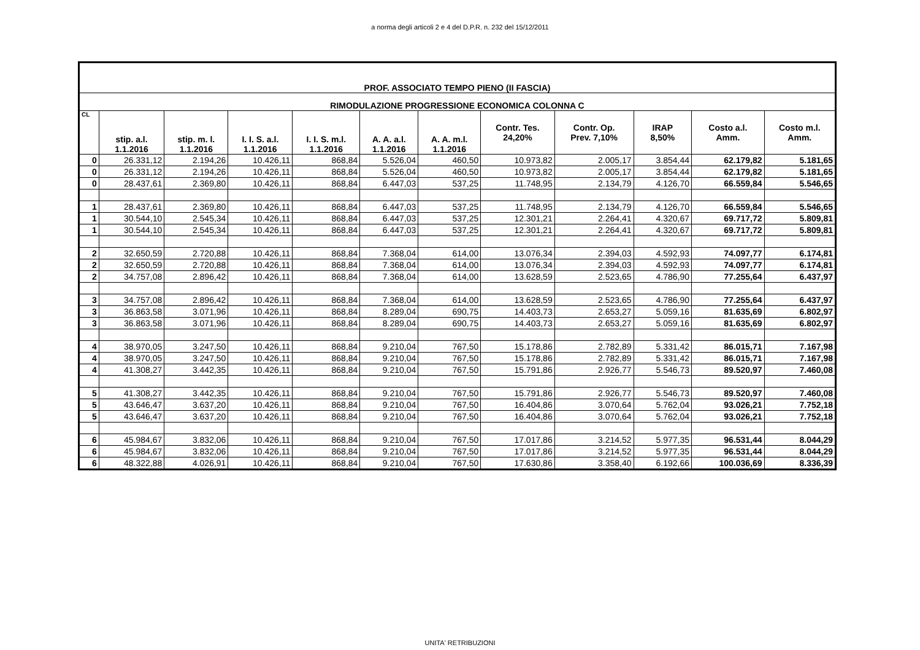a norma degli articoli 2 e 4 del D.P.R. n. 232 del 15/12/2011
| PROF. ASSOCIATO TEMPO PIENO (II FASCIA) | | | | | | | | | | | |
| --- | --- | --- | --- | --- | --- | --- | --- | --- | --- | --- | --- |
| RIMODULAZIONE PROGRESSIONE ECONOMICA COLONNA C | | | | | | | | | | | |
| CL | stip. a.l. 1.1.2016 | stip. m. l. 1.1.2016 | I. I. S. a.l. 1.1.2016 | I. I. S. m.l. 1.1.2016 | A. A. a.l. 1.1.2016 | A. A. m.l. 1.1.2016 | Contr. Tes. 24,20% | Contr. Op. Prev. 7,10% | IRAP 8,50% | Costo a.l. Amm. | Costo m.l. Amm. |
| 0 | 26.331,12 | 2.194,26 | 10.426,11 | 868,84 | 5.526,04 | 460,50 | 10.973,82 | 2.005,17 | 3.854,44 | 62.179,82 | 5.181,65 |
| 0 | 26.331,12 | 2.194,26 | 10.426,11 | 868,84 | 5.526,04 | 460,50 | 10.973,82 | 2.005,17 | 3.854,44 | 62.179,82 | 5.181,65 |
| 0 | 28.437,61 | 2.369,80 | 10.426,11 | 868,84 | 6.447,03 | 537,25 | 11.748,95 | 2.134,79 | 4.126,70 | 66.559,84 | 5.546,65 |
| 1 | 28.437,61 | 2.369,80 | 10.426,11 | 868,84 | 6.447,03 | 537,25 | 11.748,95 | 2.134,79 | 4.126,70 | 66.559,84 | 5.546,65 |
| 1 | 30.544,10 | 2.545,34 | 10.426,11 | 868,84 | 6.447,03 | 537,25 | 12.301,21 | 2.264,41 | 4.320,67 | 69.717,72 | 5.809,81 |
| 1 | 30.544,10 | 2.545,34 | 10.426,11 | 868,84 | 6.447,03 | 537,25 | 12.301,21 | 2.264,41 | 4.320,67 | 69.717,72 | 5.809,81 |
| 2 | 32.650,59 | 2.720,88 | 10.426,11 | 868,84 | 7.368,04 | 614,00 | 13.076,34 | 2.394,03 | 4.592,93 | 74.097,77 | 6.174,81 |
| 2 | 32.650,59 | 2.720,88 | 10.426,11 | 868,84 | 7.368,04 | 614,00 | 13.076,34 | 2.394,03 | 4.592,93 | 74.097,77 | 6.174,81 |
| 2 | 34.757,08 | 2.896,42 | 10.426,11 | 868,84 | 7.368,04 | 614,00 | 13.628,59 | 2.523,65 | 4.786,90 | 77.255,64 | 6.437,97 |
| 3 | 34.757,08 | 2.896,42 | 10.426,11 | 868,84 | 7.368,04 | 614,00 | 13.628,59 | 2.523,65 | 4.786,90 | 77.255,64 | 6.437,97 |
| 3 | 36.863,58 | 3.071,96 | 10.426,11 | 868,84 | 8.289,04 | 690,75 | 14.403,73 | 2.653,27 | 5.059,16 | 81.635,69 | 6.802,97 |
| 3 | 36.863,58 | 3.071,96 | 10.426,11 | 868,84 | 8.289,04 | 690,75 | 14.403,73 | 2.653,27 | 5.059,16 | 81.635,69 | 6.802,97 |
| 4 | 38.970,05 | 3.247,50 | 10.426,11 | 868,84 | 9.210,04 | 767,50 | 15.178,86 | 2.782,89 | 5.331,42 | 86.015,71 | 7.167,98 |
| 4 | 38.970,05 | 3.247,50 | 10.426,11 | 868,84 | 9.210,04 | 767,50 | 15.178,86 | 2.782,89 | 5.331,42 | 86.015,71 | 7.167,98 |
| 4 | 41.308,27 | 3.442,35 | 10.426,11 | 868,84 | 9.210,04 | 767,50 | 15.791,86 | 2.926,77 | 5.546,73 | 89.520,97 | 7.460,08 |
| 5 | 41.308,27 | 3.442,35 | 10.426,11 | 868,84 | 9.210,04 | 767,50 | 15.791,86 | 2.926,77 | 5.546,73 | 89.520,97 | 7.460,08 |
| 5 | 43.646,47 | 3.637,20 | 10.426,11 | 868,84 | 9.210,04 | 767,50 | 16.404,86 | 3.070,64 | 5.762,04 | 93.026,21 | 7.752,18 |
| 5 | 43.646,47 | 3.637,20 | 10.426,11 | 868,84 | 9.210,04 | 767,50 | 16.404,86 | 3.070,64 | 5.762,04 | 93.026,21 | 7.752,18 |
| 6 | 45.984,67 | 3.832,06 | 10.426,11 | 868,84 | 9.210,04 | 767,50 | 17.017,86 | 3.214,52 | 5.977,35 | 96.531,44 | 8.044,29 |
| 6 | 45.984,67 | 3.832,06 | 10.426,11 | 868,84 | 9.210,04 | 767,50 | 17.017,86 | 3.214,52 | 5.977,35 | 96.531,44 | 8.044,29 |
| 6 | 48.322,88 | 4.026,91 | 10.426,11 | 868,84 | 9.210,04 | 767,50 | 17.630,86 | 3.358,40 | 6.192,66 | 100.036,69 | 8.336,39 |
UNITA' RETRIBUZIONI